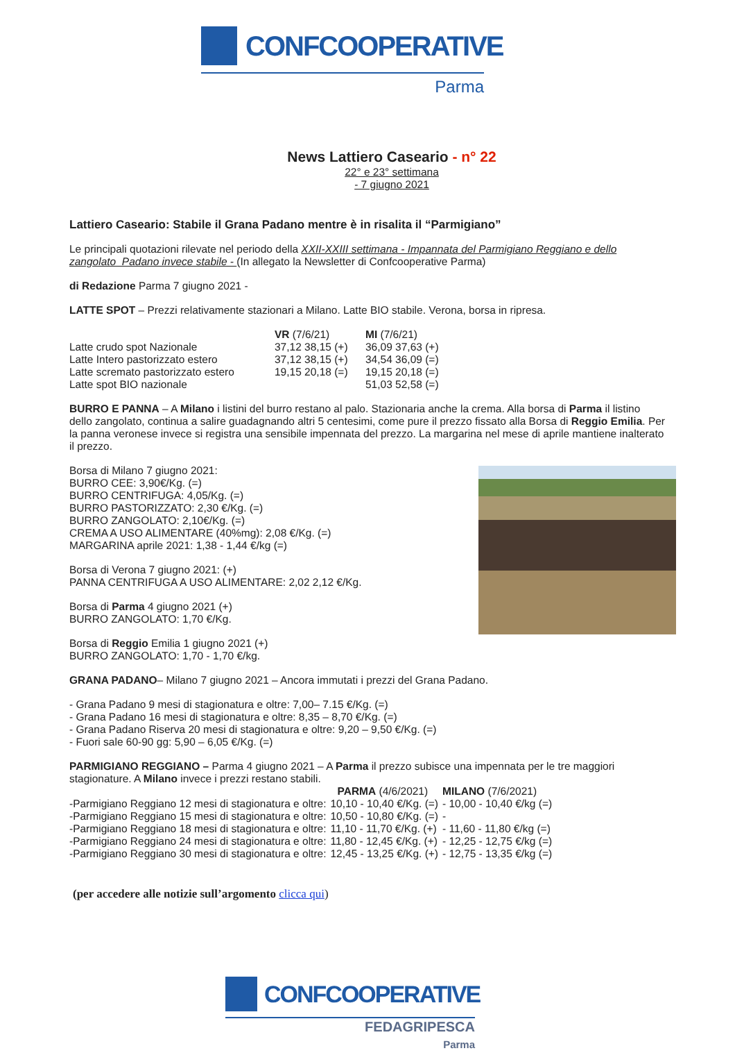CONFCOOPERATIVE
Parma
News Lattiero Caseario - n° 22
22° e 23° settimana
- 7 giugno 2021
Lattiero Caseario: Stabile il Grana Padano mentre è in risalita il “Parmigiano”
Le principali quotazioni rilevate nel periodo della XXII-XXIII settimana - Impannata del Parmigiano Reggiano e dello zangolato_Padano invece stabile - (In allegato la Newsletter di Confcooperative Parma)
di Redazione Parma 7 giugno 2021 -
LATTE SPOT – Prezzi relativamente stazionari a Milano. Latte BIO stabile. Verona, borsa in ripresa.
| | VR (7/6/21) | MI (7/6/21) |
| --- | --- | --- |
| Latte crudo spot Nazionale | 37,12 38,15 (+) | 36,09 37,63 (+) |
| Latte Intero pastorizzato estero | 37,12 38,15 (+) | 34,54 36,09 (=) |
| Latte scremato pastorizzato estero | 19,15 20,18 (=) | 19,15 20,18 (=) |
| Latte spot BIO nazionale | | 51,03 52,58 (=) |
BURRO E PANNA – A Milano i listini del burro restano al palo. Stazionaria anche la crema. Alla borsa di Parma il listino dello zangolato, continua a salire guadagnando altri 5 centesimi, come pure il prezzo fissato alla Borsa di Reggio Emilia. Per la panna veronese invece si registra una sensibile impennata del prezzo. La margarina nel mese di aprile mantiene inalterato il prezzo.
Borsa di Milano 7 giugno 2021:
BURRO CEE: 3,90€/Kg. (=)
BURRO CENTRIFUGA: 4,05/Kg. (=)
BURRO PASTORIZZATO: 2,30 €/Kg. (=)
BURRO ZANGOLATO: 2,10€/Kg. (=)
CREMA A USO ALIMENTARE (40%mg): 2,08 €/Kg. (=)
MARGARINA aprile 2021: 1,38 - 1,44 €/kg (=)
Borsa di Verona 7 giugno 2021: (+)
PANNA CENTRIFUGA A USO ALIMENTARE: 2,02 2,12 €/Kg.
Borsa di Parma 4 giugno 2021 (+)
BURRO ZANGOLATO: 1,70 €/Kg.
Borsa di Reggio Emilia 1 giugno 2021 (+)
BURRO ZANGOLATO: 1,70 - 1,70 €/kg.
GRANA PADANO– Milano 7 giugno 2021 – Ancora immutati i prezzi del Grana Padano.
- Grana Padano 9 mesi di stagionatura e oltre: 7,00– 7.15 €/Kg. (=)
- Grana Padano 16 mesi di stagionatura e oltre: 8,35 – 8,70 €/Kg. (=)
- Grana Padano Riserva 20 mesi di stagionatura e oltre: 9,20 – 9,50 €/Kg. (=)
- Fuori sale 60-90 gg: 5,90 – 6,05 €/Kg. (=)
PARMIGIANO REGGIANO – Parma 4 giugno 2021 – A Parma il prezzo subisce una impennata per le tre maggiori stagionature. A Milano invece i prezzi restano stabili.
| | PARMA (4/6/2021) | MILANO (7/6/2021) |
| --- | --- | --- |
| -Parmigiano Reggiano 12 mesi di stagionatura e oltre: | 10,10 - 10,40 €/Kg. (=) | - 10,00 - 10,40 €/kg (=) |
| -Parmigiano Reggiano 15 mesi di stagionatura e oltre: | 10,50 - 10,80 €/Kg. (=) | - |
| -Parmigiano Reggiano 18 mesi di stagionatura e oltre: | 11,10 - 11,70 €/Kg. (+) | - 11,60 - 11,80 €/kg (=) |
| -Parmigiano Reggiano 24 mesi di stagionatura e oltre: | 11,80 - 12,45 €/Kg. (+) | - 12,25 - 12,75 €/kg (=) |
| -Parmigiano Reggiano 30 mesi di stagionatura e oltre: | 12,45 - 13,25 €/Kg. (+) | - 12,75 - 13,35 €/kg (=) |
(per accedere alle notizie sull’argomento clicca qui)
CONFCOOPERATIVE
FEDAGRIPESCA
Parma